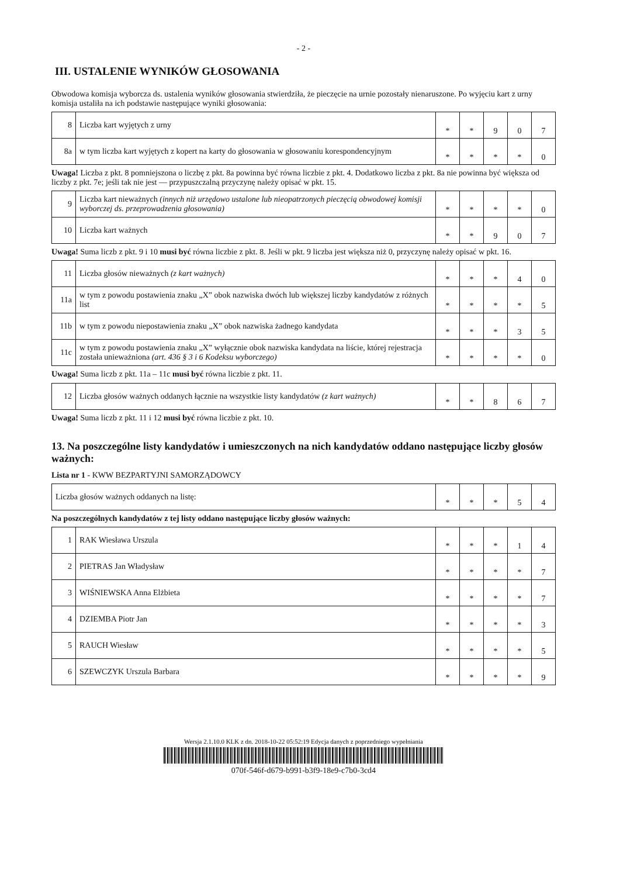- 2 -
III. USTALENIE WYNIKÓW GŁOSOWANIA
Obwodowa komisja wyborcza ds. ustalenia wyników głosowania stwierdziła, że pieczęcie na urnie pozostały nienaruszone. Po wyjęciu kart z urny komisja ustaliła na ich podstawie następujące wyniki głosowania:
| 8 | Liczba kart wyjętych z urny | * | * | 9 | 0 | 7 |
| 8a | w tym liczba kart wyjętych z kopert na karty do głosowania w głosowaniu korespondencyjnym | * | * | * | * | 0 |
Uwaga! Liczba z pkt. 8 pomniejszona o liczbę z pkt. 8a powinna być równa liczbie z pkt. 4. Dodatkowo liczba z pkt. 8a nie powinna być większa od liczby z pkt. 7e; jeśli tak nie jest — przypuszczalną przyczynę należy opisać w pkt. 15.
| 9 | Liczba kart nieważnych (innych niż urzędowo ustalone lub nieopatrzonych pieczęcią obwodowej komisji wyborczej ds. przeprowadzenia głosowania) | * | * | * | * | 0 |
| 10 | Liczba kart ważnych | * | * | 9 | 0 | 7 |
Uwaga! Suma liczb z pkt. 9 i 10 musi być równa liczbie z pkt. 8. Jeśli w pkt. 9 liczba jest większa niż 0, przyczynę należy opisać w pkt. 16.
| 11 | Liczba głosów nieważnych (z kart ważnych) | * | * | * | 4 | 0 |
| 11a | w tym z powodu postawienia znaku „X” obok nazwiska dwóch lub większej liczby kandydatów z różnych list | * | * | * | * | 5 |
| 11b | w tym z powodu niepostawienia znaku „X” obok nazwiska żadnego kandydata | * | * | * | 3 | 5 |
| 11c | w tym z powodu postawienia znaku „X” wyłącznie obok nazwiska kandydata na liście, której rejestracja została unieważniona (art. 436 § 3 i 6 Kodeksu wyborczego) | * | * | * | * | 0 |
Uwaga! Suma liczb z pkt. 11a – 11c musi być równa liczbie z pkt. 11.
| 12 | Liczba głosów ważnych oddanych łącznie na wszystkie listy kandydatów (z kart ważnych) | * | * | 8 | 6 | 7 |
Uwaga! Suma liczb z pkt. 11 i 12 musi być równa liczbie z pkt. 10.
13. Na poszczególne listy kandydatów i umieszczonych na nich kandydatów oddano następujące liczby głosów ważnych:
Lista nr 1 - KWW BEZPARTYJNI SAMORZĄDOWCY
| Liczba głosów ważnych oddanych na listę: | * | * | * | 5 | 4 |
Na poszczególnych kandydatów z tej listy oddano następujące liczby głosów ważnych:
| 1 | RAK Wiesława Urszula | * | * | * | 1 | 4 |
| 2 | PIETRAS Jan Władysław | * | * | * | * | 7 |
| 3 | WIŚNIEWSKA Anna Elżbieta | * | * | * | * | 7 |
| 4 | DZIEMBA Piotr Jan | * | * | * | * | 3 |
| 5 | RAUCH Wiesław | * | * | * | * | 5 |
| 6 | SZEWCZYK Urszula Barbara | * | * | * | * | 9 |
Wersja 2.1.10.0 KLK z dn. 2018-10-22 05:52:19 Edycja danych z poprzedniego wypełniania
070f-546f-d679-b991-b3f9-18e9-c7b0-3cd4